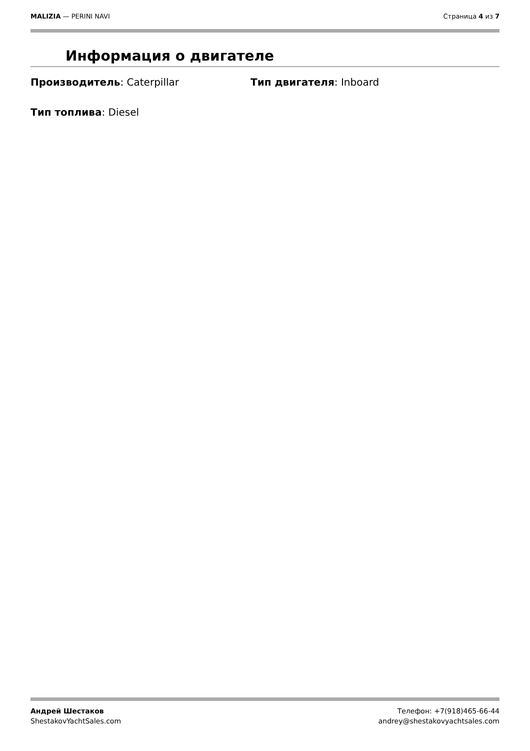MALIZIA — PERINI NAVI Страница 4 из 7
Информация о двигателе
Производитель: Caterpillar Тип двигателя: Inboard
Тип топлива: Diesel
Андрей Шестаков
ShestakovYachtSales.com
Телефон: +7(918)465-66-44
andrey@shestakovyachtsales.com